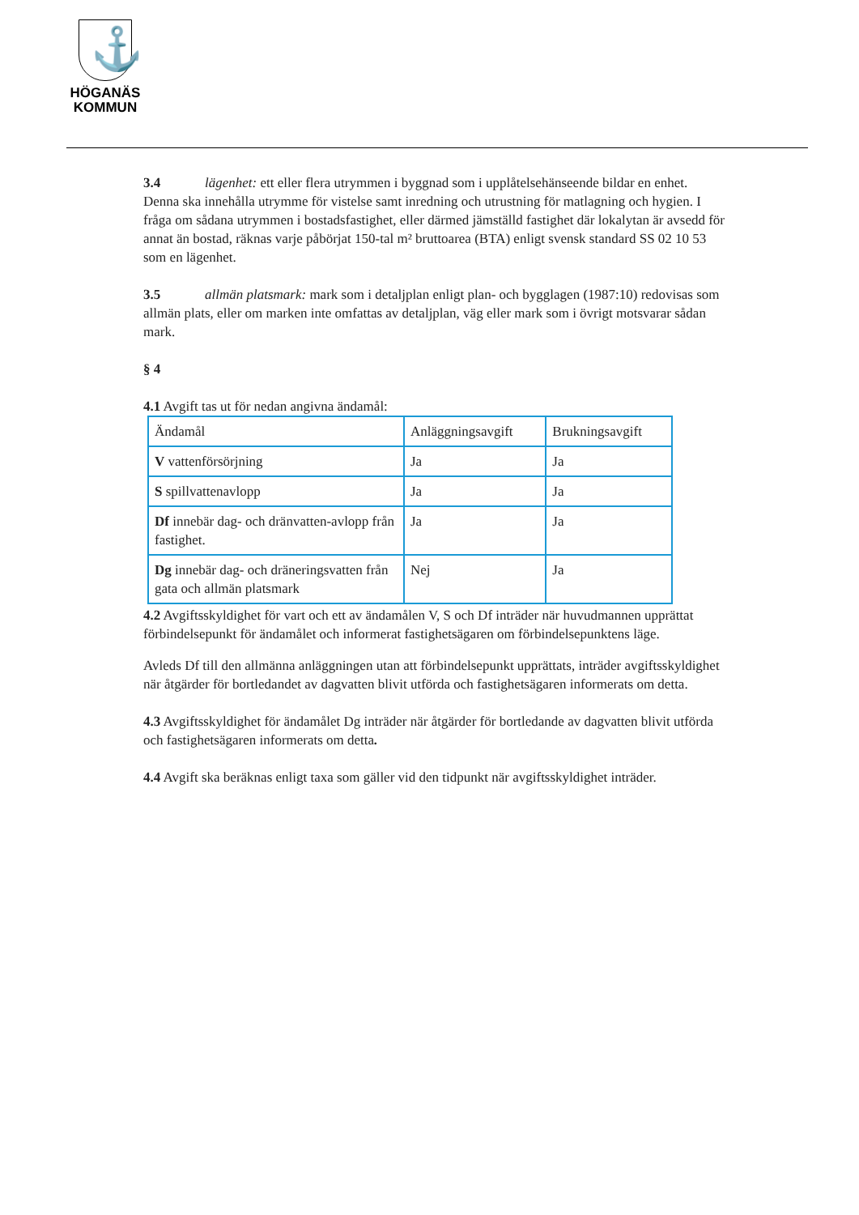⚓
HÖGANÄS
KOMMUN
3.4 lägenhet: ett eller flera utrymmen i byggnad som i upplåtelsehänseende bildar en enhet. Denna ska innehålla utrymme för vistelse samt inredning och utrustning för matlagning och hygien. I fråga om sådana utrymmen i bostadsfastighet, eller därmed jämställd fastighet där lokalytan är avsedd för annat än bostad, räknas varje påbörjat 150-tal m² bruttoarea (BTA) enligt svensk standard SS 02 10 53 som en lägenhet.
3.5 allmän platsmark: mark som i detaljplan enligt plan- och bygglagen (1987:10) redovisas som allmän plats, eller om marken inte omfattas av detaljplan, väg eller mark som i övrigt motsvarar sådan mark.
§ 4
4.1 Avgift tas ut för nedan angivna ändamål:
| Ändamål | Anläggningsavgift | Brukningsavgift |
| V vattenförsörjning | Ja | Ja |
| S spillvattenavlopp | Ja | Ja |
| Df innebär dag- och dränvatten-avlopp från fastighet. | Ja | Ja |
| Dg innebär dag- och dräneringsvatten från gata och allmän platsmark | Nej | Ja |
4.2 Avgiftsskyldighet för vart och ett av ändamålen V, S och Df inträder när huvudmannen upprättat förbindelsepunkt för ändamålet och informerat fastighetsägaren om förbindelsepunktens läge.
Avleds Df till den allmänna anläggningen utan att förbindelsepunkt upprättats, inträder avgiftsskyldighet när åtgärder för bortledandet av dagvatten blivit utförda och fastighetsägaren informerats om detta.
4.3 Avgiftsskyldighet för ändamålet Dg inträder när åtgärder för bortledande av dagvatten blivit utförda och fastighetsägaren informerats om detta.
4.4 Avgift ska beräknas enligt taxa som gäller vid den tidpunkt när avgiftsskyldighet inträder.